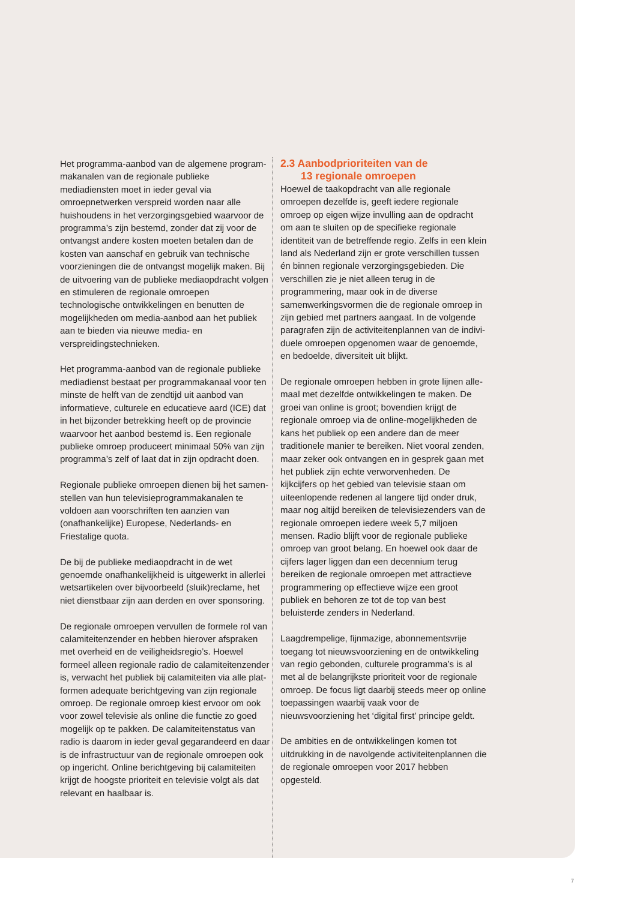Het programma-aanbod van de algemene program­makanalen van de regionale publieke mediadiensten moet in ieder geval via omroepnetwerken verspreid worden naar alle huishoudens in het verzorgingsge­bied waarvoor de programma’s zijn bestemd, zonder dat zij voor de ontvangst andere kosten moeten betalen dan de kosten van aanschaf en gebruik van technische voorzieningen die de ontvangst mogelijk maken. Bij de uitvoering van de publieke mediaop­dracht volgen en stimuleren de regionale omroepen technologische ontwikkelingen en benutten de moge­lijkheden om media-aanbod aan het publiek aan te bieden via nieuwe media- en verspreidingstechnieken.
Het programma-aanbod van de regionale publieke mediadienst bestaat per programmakanaal voor ten minste de helft van de zendtijd uit aanbod van informatieve, culturele en educatieve aard (ICE) dat in het bijzonder betrekking heeft op de provincie waar­voor het aanbod bestemd is. Een regionale publieke omroep produceert minimaal 50% van zijn program­ma’s zelf of laat dat in zijn opdracht doen.
Regionale publieke omroepen dienen bij het samen­stellen van hun televisieprogrammakanalen te voldoen aan voorschriften ten aanzien van (onafhankelijke) Europese, Nederlands- en Friestalige quota.
De bij de publieke mediaopdracht in de wet genoemde onafhankelijkheid is uitgewerkt in allerlei wetsartikelen over bijvoorbeeld (sluik)reclame, het niet dienstbaar zijn aan derden en over sponsoring.
De regionale omroepen vervullen de formele rol van calamiteitenzender en hebben hierover afspraken met overheid en de veiligheidsregio’s. Hoewel formeel alleen regionale radio de calamiteitenzender is, verwacht het publiek bij calamiteiten via alle plat­formen adequate berichtgeving van zijn regionale omroep. De regionale omroep kiest ervoor om ook voor zowel televisie als online die functie zo goed mogelijk op te pakken. De calamiteitenstatus van radio is daarom in ieder geval gegarandeerd en daar is de infrastructuur van de regionale omroepen ook op ingericht. Online berichtgeving bij calamiteiten krijgt de hoogste prioriteit en televisie volgt als dat relevant en haalbaar is.
2.3 Aanbodprioriteiten van de
13 regionale omroepen
Hoewel de taakopdracht van alle regionale omroepen dezelfde is, geeft iedere regionale omroep op eigen wijze invulling aan de opdracht om aan te sluiten op de specifieke regionale identiteit van de betref­fende regio. Zelfs in een klein land als Nederland zijn er grote verschillen tussen én binnen regionale verzorgingsgebieden. Die verschillen zie je niet alleen terug in de programmering, maar ook in de diverse samenwerkingsvormen die de regionale omroep in zijn gebied met partners aangaat. In de volgende paragrafen zijn de activiteitenplannen van de indivi­duele omroepen opgenomen waar de genoemde, en bedoelde, diversiteit uit blijkt.
De regionale omroepen hebben in grote lijnen alle­maal met dezelfde ontwikkelingen te maken. De groei van online is groot; bovendien krijgt de regionale omroep via de online-mogelijkheden de kans het publiek op een andere dan de meer traditionele manier te bereiken. Niet vooral zenden, maar zeker ook ontvangen en in gesprek gaan met het publiek zijn echte verworvenheden. De kijkcijfers op het gebied van televisie staan om uiteenlopende redenen al langere tijd onder druk, maar nog altijd bereiken de televisiezenders van de regionale omroepen iedere week 5,7 miljoen mensen. Radio blijft voor de regio­nale publieke omroep van groot belang. En hoewel ook daar de cijfers lager liggen dan een decennium terug bereiken de regionale omroepen met attractieve programmering op effectieve wijze een groot publiek en behoren ze tot de top van best beluisterde zenders in Nederland.
Laagdrempelige, fijnmazige, abonnementsvrije toegang tot nieuwsvoorziening en de ontwikkeling van regio gebonden, culturele programma’s is al met al de belangrijkste prioriteit voor de regionale omroep. De focus ligt daarbij steeds meer op online toepassingen waarbij vaak voor de nieuwsvoorziening het ‘digital first’ principe geldt.
De ambities en de ontwikkelingen komen tot uitdruk­king in de navolgende activiteitenplannen die de regionale omroepen voor 2017 hebben opgesteld.
7